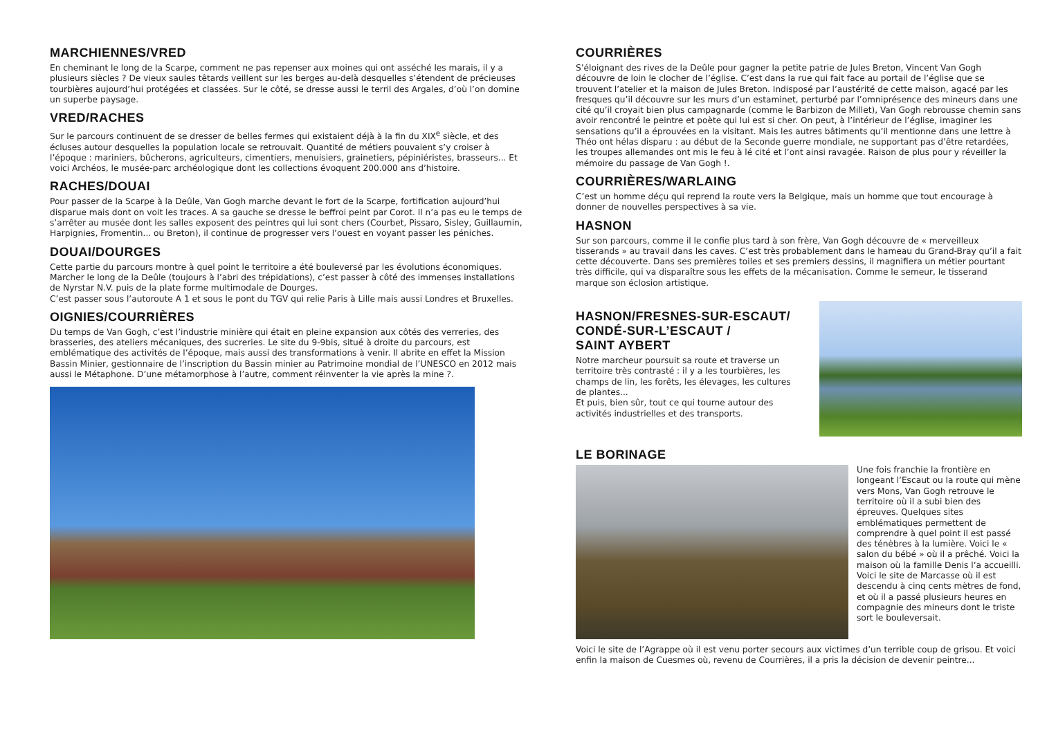MARCHIENNES/VRED
En cheminant le long de la Scarpe, comment ne pas repenser aux moines qui ont asséché les marais, il y a plusieurs siècles ? De vieux saules têtards veillent sur les berges au-delà desquelles s’étendent de précieuses tourbières aujourd’hui protégées et classées. Sur le côté, se dresse aussi le terril des Argales, d’où l’on domine un superbe paysage.
VRED/RACHES
Sur le parcours continuent de se dresser de belles fermes qui existaient déjà à la fin du XIX<sup>e</sup> siècle, et des écluses autour desquelles la population locale se retrouvait. Quantité de métiers pouvaient s’y croiser à l’époque : mariniers, bûcherons, agriculteurs, cimentiers, menuisiers, grainetiers, pépiniéristes, brasseurs... Et voici Archéos, le musée-parc archéologique dont les collections évoquent 200.000 ans d’histoire.
RACHES/DOUAI
Pour passer de la Scarpe à la Deûle, Van Gogh marche devant le fort de la Scarpe, fortification aujourd’hui disparue mais dont on voit les traces. A sa gauche se dresse le beffroi peint par Corot. Il n’a pas eu le temps de s’arrêter au musée dont les salles exposent des peintres qui lui sont chers (Courbet, Pissaro, Sisley, Guillaumin, Harpignies, Fromentin... ou Breton), il continue de progresser vers l’ouest en voyant passer les péniches.
DOUAI/DOURGES
Cette partie du parcours montre à quel point le territoire a été bouleversé par les évolutions économiques. Marcher le long de la Deûle (toujours à l’abri des trépidations), c’est passer à côté des immenses installations de Nyrstar N.V. puis de la plate forme multimodale de Dourges.
C’est passer sous l’autoroute A 1 et sous le pont du TGV qui relie Paris à Lille mais aussi Londres et Bruxelles.
OIGNIES/COURRIÈRES
Du temps de Van Gogh, c’est l’industrie minière qui était en pleine expansion aux côtés des verreries, des brasseries, des ateliers mécaniques, des sucreries. Le site du 9-9bis, situé à droite du parcours, est emblématique des activités de l’époque, mais aussi des transformations à venir. Il abrite en effet la Mission Bassin Minier, gestionnaire de l’inscription du Bassin minier au Patrimoine mondial de l’UNESCO en 2012 mais aussi le Métaphone. D’une métamorphose à l’autre, comment réinventer la vie après la mine ?.
COURRIÈRES
S’éloignant des rives de la Deûle pour gagner la petite patrie de Jules Breton, Vincent Van Gogh découvre de loin le clocher de l’église. C’est dans la rue qui fait face au portail de l’église que se trouvent l’atelier et la maison de Jules Breton. Indisposé par l’austérité de cette maison, agacé par les fresques qu’il découvre sur les murs d’un estaminet, perturbé par l’omniprésence des mineurs dans une cité qu’il croyait bien plus campagnarde (comme le Barbizon de Millet), Van Gogh rebrousse chemin sans avoir rencontré le peintre et poète qui lui est si cher. On peut, à l’intérieur de l’église, imaginer les sensations qu’il a éprouvées en la visitant. Mais les autres bâtiments qu’il mentionne dans une lettre à Théo ont hélas disparu : au début de la Seconde guerre mondiale, ne supportant pas d’être retardées, les troupes allemandes ont mis le feu à lé cité et l’ont ainsi ravagée. Raison de plus pour y réveiller la mémoire du passage de Van Gogh !.
COURRIÈRES/WARLAING
C’est un homme déçu qui reprend la route vers la Belgique, mais un homme que tout encourage à donner de nouvelles perspectives à sa vie.
HASNON
Sur son parcours, comme il le confie plus tard à son frère, Van Gogh découvre de « merveilleux tisserands » au travail dans les caves. C’est très probablement dans le hameau du Grand-Bray qu’il a fait cette découverte. Dans ses premières toiles et ses premiers dessins, il magnifiera un métier pourtant très difficile, qui va disparaître sous les effets de la mécanisation. Comme le semeur, le tisserand marque son éclosion artistique.
HASNON/FRESNES-SUR-ESCAUT/
CONDÉ-SUR-L’ESCAUT /
SAINT AYBERT
Notre marcheur poursuit sa route et traverse un territoire très contrasté : il y a les tourbières, les champs de lin, les forêts, les élevages, les cultures de plantes...
Et puis, bien sûr, tout ce qui tourne autour des activités industrielles et des transports.
LE BORINAGE
Une fois franchie la frontière en longeant l’Escaut ou la route qui mène vers Mons, Van Gogh retrouve le territoire où il a subi bien des épreuves. Quelques sites emblématiques permettent de comprendre à quel point il est passé des ténèbres à la lumière. Voici le « salon du bébé » où il a prêché. Voici la maison où la famille Denis l’a accueilli. Voici le site de Marcasse où il est descendu à cinq cents mètres de fond, et où il a passé plusieurs heures en compagnie des mineurs dont le triste sort le bouleversait.
Voici le site de l’Agrappe où il est venu porter secours aux victimes d’un terrible coup de grisou. Et voici enfin la maison de Cuesmes où, revenu de Courrières, il a pris la décision de devenir peintre...